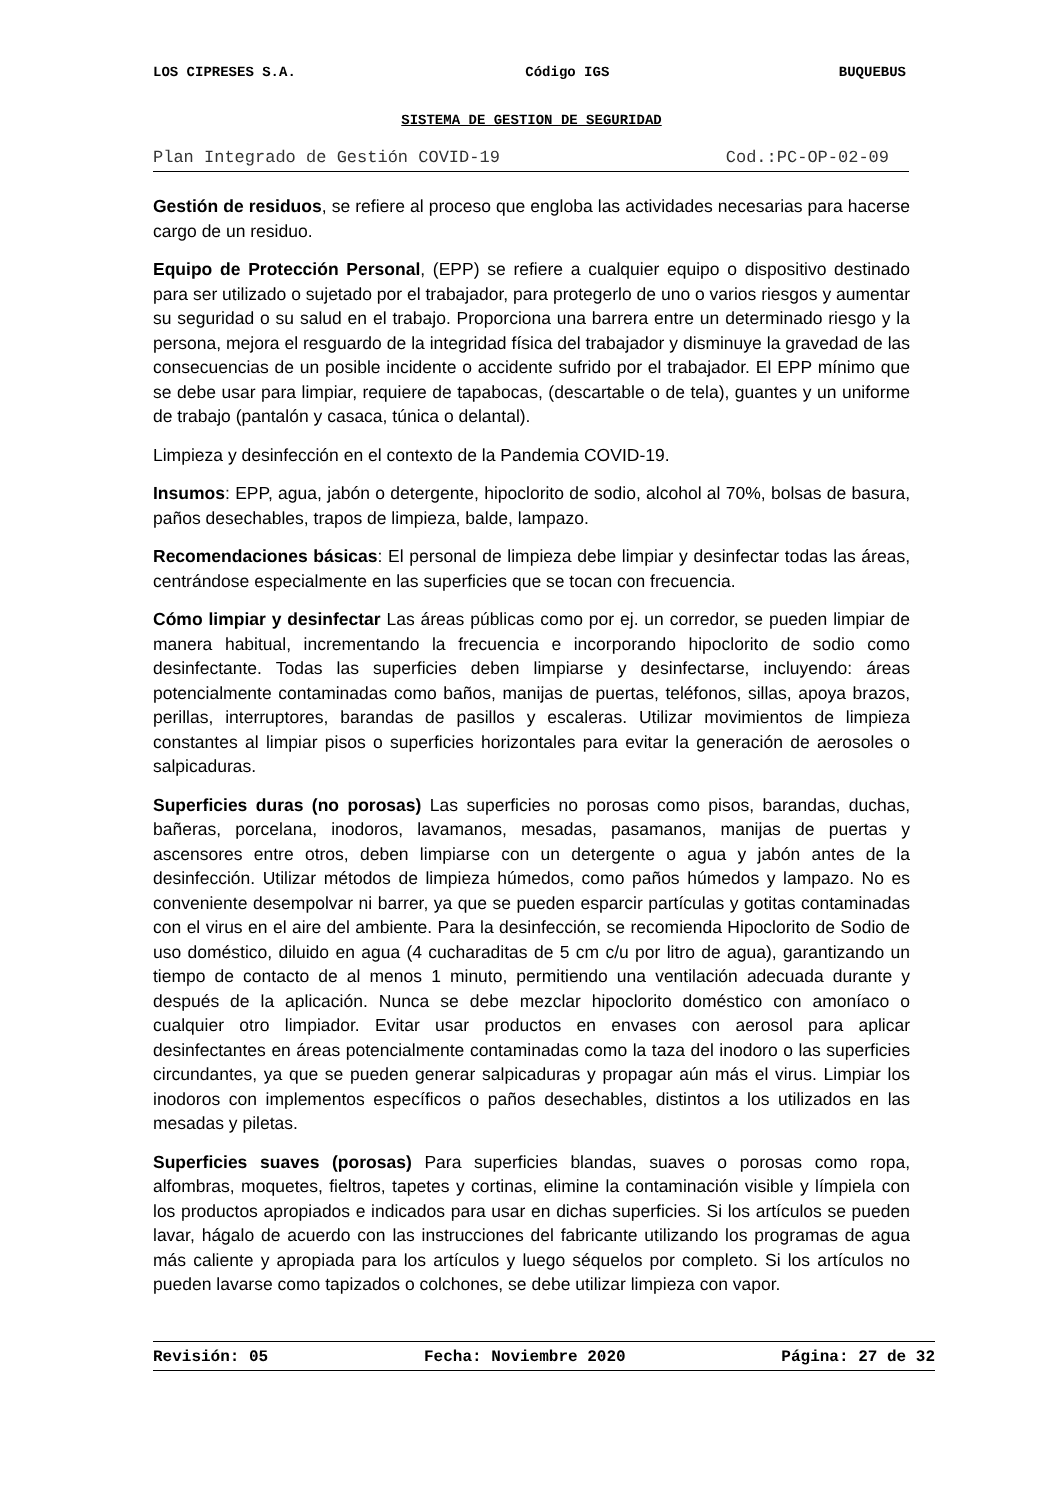LOS CIPRESES S.A. Código IGS BUQUEBUS
SISTEMA DE GESTION DE SEGURIDAD
Plan Integrado de Gestión COVID-19 Cod.:PC-OP-02-09
Gestión de residuos, se refiere al proceso que engloba las actividades necesarias para hacerse cargo de un residuo.
Equipo de Protección Personal, (EPP) se refiere a cualquier equipo o dispositivo destinado para ser utilizado o sujetado por el trabajador, para protegerlo de uno o varios riesgos y aumentar su seguridad o su salud en el trabajo. Proporciona una barrera entre un determinado riesgo y la persona, mejora el resguardo de la integridad física del trabajador y disminuye la gravedad de las consecuencias de un posible incidente o accidente sufrido por el trabajador. El EPP mínimo que se debe usar para limpiar, requiere de tapabocas, (descartable o de tela), guantes y un uniforme de trabajo (pantalón y casaca, túnica o delantal).
Limpieza y desinfección en el contexto de la Pandemia COVID-19.
Insumos: EPP, agua, jabón o detergente, hipoclorito de sodio, alcohol al 70%, bolsas de basura, paños desechables, trapos de limpieza, balde, lampazo.
Recomendaciones básicas: El personal de limpieza debe limpiar y desinfectar todas las áreas, centrándose especialmente en las superficies que se tocan con frecuencia.
Cómo limpiar y desinfectar Las áreas públicas como por ej. un corredor, se pueden limpiar de manera habitual, incrementando la frecuencia e incorporando hipoclorito de sodio como desinfectante. Todas las superficies deben limpiarse y desinfectarse, incluyendo: áreas potencialmente contaminadas como baños, manijas de puertas, teléfonos, sillas, apoya brazos, perillas, interruptores, barandas de pasillos y escaleras. Utilizar movimientos de limpieza constantes al limpiar pisos o superficies horizontales para evitar la generación de aerosoles o salpicaduras.
Superficies duras (no porosas) Las superficies no porosas como pisos, barandas, duchas, bañeras, porcelana, inodoros, lavamanos, mesadas, pasamanos, manijas de puertas y ascensores entre otros, deben limpiarse con un detergente o agua y jabón antes de la desinfección. Utilizar métodos de limpieza húmedos, como paños húmedos y lampazo. No es conveniente desempolvar ni barrer, ya que se pueden esparcir partículas y gotitas contaminadas con el virus en el aire del ambiente. Para la desinfección, se recomienda Hipoclorito de Sodio de uso doméstico, diluido en agua (4 cucharaditas de 5 cm c/u por litro de agua), garantizando un tiempo de contacto de al menos 1 minuto, permitiendo una ventilación adecuada durante y después de la aplicación. Nunca se debe mezclar hipoclorito doméstico con amoníaco o cualquier otro limpiador. Evitar usar productos en envases con aerosol para aplicar desinfectantes en áreas potencialmente contaminadas como la taza del inodoro o las superficies circundantes, ya que se pueden generar salpicaduras y propagar aún más el virus. Limpiar los inodoros con implementos específicos o paños desechables, distintos a los utilizados en las mesadas y piletas.
Superficies suaves (porosas) Para superficies blandas, suaves o porosas como ropa, alfombras, moquetes, fieltros, tapetes y cortinas, elimine la contaminación visible y límpiela con los productos apropiados e indicados para usar en dichas superficies. Si los artículos se pueden lavar, hágalo de acuerdo con las instrucciones del fabricante utilizando los programas de agua más caliente y apropiada para los artículos y luego séquelos por completo. Si los artículos no pueden lavarse como tapizados o colchones, se debe utilizar limpieza con vapor.
Revisión: 05 Fecha: Noviembre 2020 Página: 27 de 32